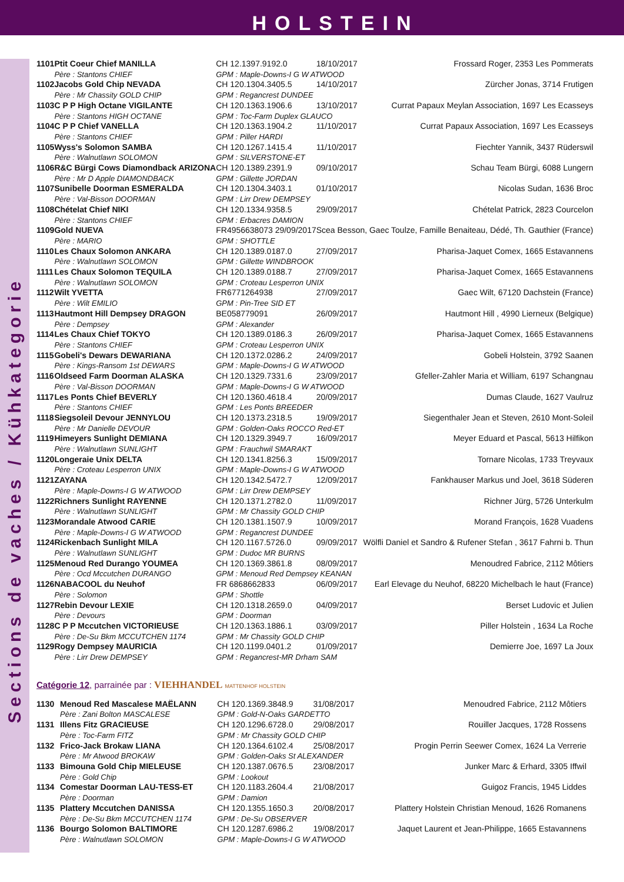HOLSTEIN
Sections de vaches / Kühkategorie
| 1101 | Ptit Coeur Chief MANILLA | CH 12.1397.9192.0 | 18/10/2017 | Frossard Roger, 2353 Les Pommerats |
| | Père : Stantons CHIEF | GPM : Maple-Downs-I G W ATWOOD | | |
| 1102 | Jacobs Gold Chip NEVADA | CH 120.1304.3405.5 | 14/10/2017 | Zürcher Jonas, 3714 Frutigen |
| | Père : Mr Chassity GOLD CHIP | GPM : Regancrest DUNDEE | | |
| 1103 | C P P High Octane VIGILANTE | CH 120.1363.1906.6 | 13/10/2017 | Currat Papaux Meylan Association, 1697 Les Ecasseys |
| | Père : Stantons HIGH OCTANE | GPM : Toc-Farm Duplex GLAUCO | | |
| 1104 | C P P Chief VANELLA | CH 120.1363.1904.2 | 11/10/2017 | Currat Papaux Association, 1697 Les Ecasseys |
| | Père : Stantons CHIEF | GPM : Piller HARDI | | |
| 1105 | Wyss's Solomon SAMBA | CH 120.1267.1415.4 | 11/10/2017 | Fiechter Yannik, 3437 Rüderswil |
| | Père : Walnutlawn SOLOMON | GPM : SILVERSTONE-ET | | |
| 1106 | R&C Bürgi Cows Diamondback ARIZONA | CH 120.1389.2391.9 | 09/10/2017 | Schau Team Bürgi, 6088 Lungern |
| | Père : Mr D Apple DIAMONDBACK | GPM : Gillette JORDAN | | |
| 1107 | Sunibelle Doorman ESMERALDA | CH 120.1304.3403.1 | 01/10/2017 | Nicolas Sudan, 1636 Broc |
| | Père : Val-Bisson DOORMAN | GPM : Lirr Drew DEMPSEY | | |
| 1108 | Chételat Chief NIKI | CH 120.1334.9358.5 | 29/09/2017 | Chételat Patrick, 2823 Courcelon |
| | Père : Stantons CHIEF | GPM : Erbacres DAMION | | |
| 1109 | Gold NUEVA | FR4956638073 29/09/2017 | Scea Besson, Gaec Toulze, Famille Benaiteau, Dédé, Th. Gauthier (France) | |
| | Père : MARIO | GPM : SHOTTLE | | |
| 1110 | Les Chaux Solomon ANKARA | CH 120.1389.0187.0 | 27/09/2017 | Pharisa-Jaquet Comex, 1665 Estavannens |
| | Père : Walnutlawn SOLOMON | GPM : Gillette WINDBROOK | | |
| 1111 | Les Chaux Solomon TEQUILA | CH 120.1389.0188.7 | 27/09/2017 | Pharisa-Jaquet Comex, 1665 Estavannens |
| | Père : Walnutlawn SOLOMON | GPM : Croteau Lesperron UNIX | | |
| 1112 | Wilt YVETTA | FR6771264938 | 27/09/2017 | Gaec Wilt, 67120 Dachstein (France) |
| | Père : Wilt EMILIO | GPM : Pin-Tree SID ET | | |
| 1113 | Hautmont Hill Dempsey DRAGON | BE058779091 | 26/09/2017 | Hautmont Hill , 4990 Lierneux (Belgique) |
| | Père : Dempsey | GPM : Alexander | | |
| 1114 | Les Chaux Chief TOKYO | CH 120.1389.0186.3 | 26/09/2017 | Pharisa-Jaquet Comex, 1665 Estavannens |
| | Père : Stantons CHIEF | GPM : Croteau Lesperron UNIX | | |
| 1115 | Gobeli's Dewars DEWARIANA | CH 120.1372.0286.2 | 24/09/2017 | Gobeli Holstein, 3792 Saanen |
| | Père : Kings-Ransom 1st DEWARS | GPM : Maple-Downs-I G W ATWOOD | | |
| 1116 | Oldseed Farm Doorman ALASKA | CH 120.1329.7331.6 | 23/09/2017 | Gfeller-Zahler Maria et William, 6197 Schangnau |
| | Père : Val-Bisson DOORMAN | GPM : Maple-Downs-I G W ATWOOD | | |
| 1117 | Les Ponts Chief BEVERLY | CH 120.1360.4618.4 | 20/09/2017 | Dumas Claude, 1627 Vaulruz |
| | Père : Stantons CHIEF | GPM : Les Ponts BREEDER | | |
| 1118 | Siegsoleil Devour JENNYLOU | CH 120.1373.2318.5 | 19/09/2017 | Siegenthaler Jean et Steven, 2610 Mont-Soleil |
| | Père : Mr Danielle DEVOUR | GPM : Golden-Oaks ROCCO Red-ET | | |
| 1119 | Himeyers Sunlight DEMIANA | CH 120.1329.3949.7 | 16/09/2017 | Meyer Eduard et Pascal, 5613 Hilfikon |
| | Père : Walnutlawn SUNLIGHT | GPM : Frauchwil SMARAKT | | |
| 1120 | Longeraie Unix DELTA | CH 120.1341.8256.3 | 15/09/2017 | Tornare Nicolas, 1733 Treyvaux |
| | Père : Croteau Lesperron UNIX | GPM : Maple-Downs-I G W ATWOOD | | |
| 1121 | ZAYANA | CH 120.1342.5472.7 | 12/09/2017 | Fankhauser Markus und Joel, 3618 Süderen |
| | Père : Maple-Downs-I G W ATWOOD | GPM : Lirr Drew DEMPSEY | | |
| 1122 | Richners Sunlight RAYENNE | CH 120.1371.2782.0 | 11/09/2017 | Richner Jürg, 5726 Unterkulm |
| | Père : Walnutlawn SUNLIGHT | GPM : Mr Chassity GOLD CHIP | | |
| 1123 | Morandale Atwood CARIE | CH 120.1381.1507.9 | 10/09/2017 | Morand François, 1628 Vuadens |
| | Père : Maple-Downs-I G W ATWOOD | GPM : Regancrest DUNDEE | | |
| 1124 | Rickenbach Sunlight MILA | CH 120.1167.5726.0 | 09/09/2017 | Wölfli Daniel et Sandro & Rufener Stefan , 3617 Fahrni b. Thun |
| | Père : Walnutlawn SUNLIGHT | GPM : Dudoc MR BURNS | | |
| 1125 | Menoud Red Durango YOUMEA | CH 120.1369.3861.8 | 08/09/2017 | Menoudred Fabrice, 2112 Môtiers |
| | Père : Ocd Mccutchen DURANGO | GPM : Menoud Red Dempsey KEANAN | | |
| 1126 | NABACOOL du Neuhof | FR 6868662833 | 06/09/2017 | Earl Elevage du Neuhof, 68220 Michelbach le haut (France) |
| | Père : Solomon | GPM : Shottle | | |
| 1127 | Rebin Devour LEXIE | CH 120.1318.2659.0 | 04/09/2017 | Berset Ludovic et Julien |
| | Père : Devours | GPM : Doorman | | |
| 1128 | C P P Mccutchen VICTORIEUSE | CH 120.1363.1886.1 | 03/09/2017 | Piller Holstein , 1634 La Roche |
| | Père : De-Su Bkm MCCUTCHEN 1174 | GPM : Mr Chassity GOLD CHIP | | |
| 1129 | Rogy Dempsey MAURICIA | CH 120.1199.0401.2 | 01/09/2017 | Demierre Joe, 1697 La Joux |
| | Père : Lirr Drew DEMPSEY | GPM : Regancrest-MR Drham SAM | | |
Catégorie 12, parrainée par : VIEHHANDEL MATTENHOF HOLSTEIN
| 1130 | Menoud Red Mascalese MAËLANN | CH 120.1369.3848.9 | 31/08/2017 | Menoudred Fabrice, 2112 Môtiers |
| | Père : Zani Bolton MASCALESE | GPM : Gold-N-Oaks GARDETTO | | |
| 1131 | Illens Fitz GRACIEUSE | CH 120.1296.6728.0 | 29/08/2017 | Rouiller Jacques, 1728 Rossens |
| | Père : Toc-Farm FITZ | GPM : Mr Chassity GOLD CHIP | | |
| 1132 | Frico-Jack Brokaw LIANA | CH 120.1364.6102.4 | 25/08/2017 | Progin Perrin Seewer Comex, 1624 La Verrerie |
| | Père : Mr Atwood BROKAW | GPM : Golden-Oaks St ALEXANDER | | |
| 1133 | Bimouna Gold Chip MIELEUSE | CH 120.1387.0676.5 | 23/08/2017 | Junker Marc & Erhard, 3305 Iffwil |
| | Père : Gold Chip | GPM : Lookout | | |
| 1134 | Comestar Doorman LAU-TESS-ET | CH 120.1183.2604.4 | 21/08/2017 | Guigoz Francis, 1945 Liddes |
| | Père : Doorman | GPM : Damion | | |
| 1135 | Plattery Mccutchen DANISSA | CH 120.1355.1650.3 | 20/08/2017 | Plattery Holstein Christian Menoud, 1626 Romanens |
| | Père : De-Su Bkm MCCUTCHEN 1174 | GPM : De-Su OBSERVER | | |
| 1136 | Bourgo Solomon BALTIMORE | CH 120.1287.6986.2 | 19/08/2017 | Jaquet Laurent et Jean-Philippe, 1665 Estavannens |
| | Père : Walnutlawn SOLOMON | GPM : Maple-Downs-I G W ATWOOD | | |